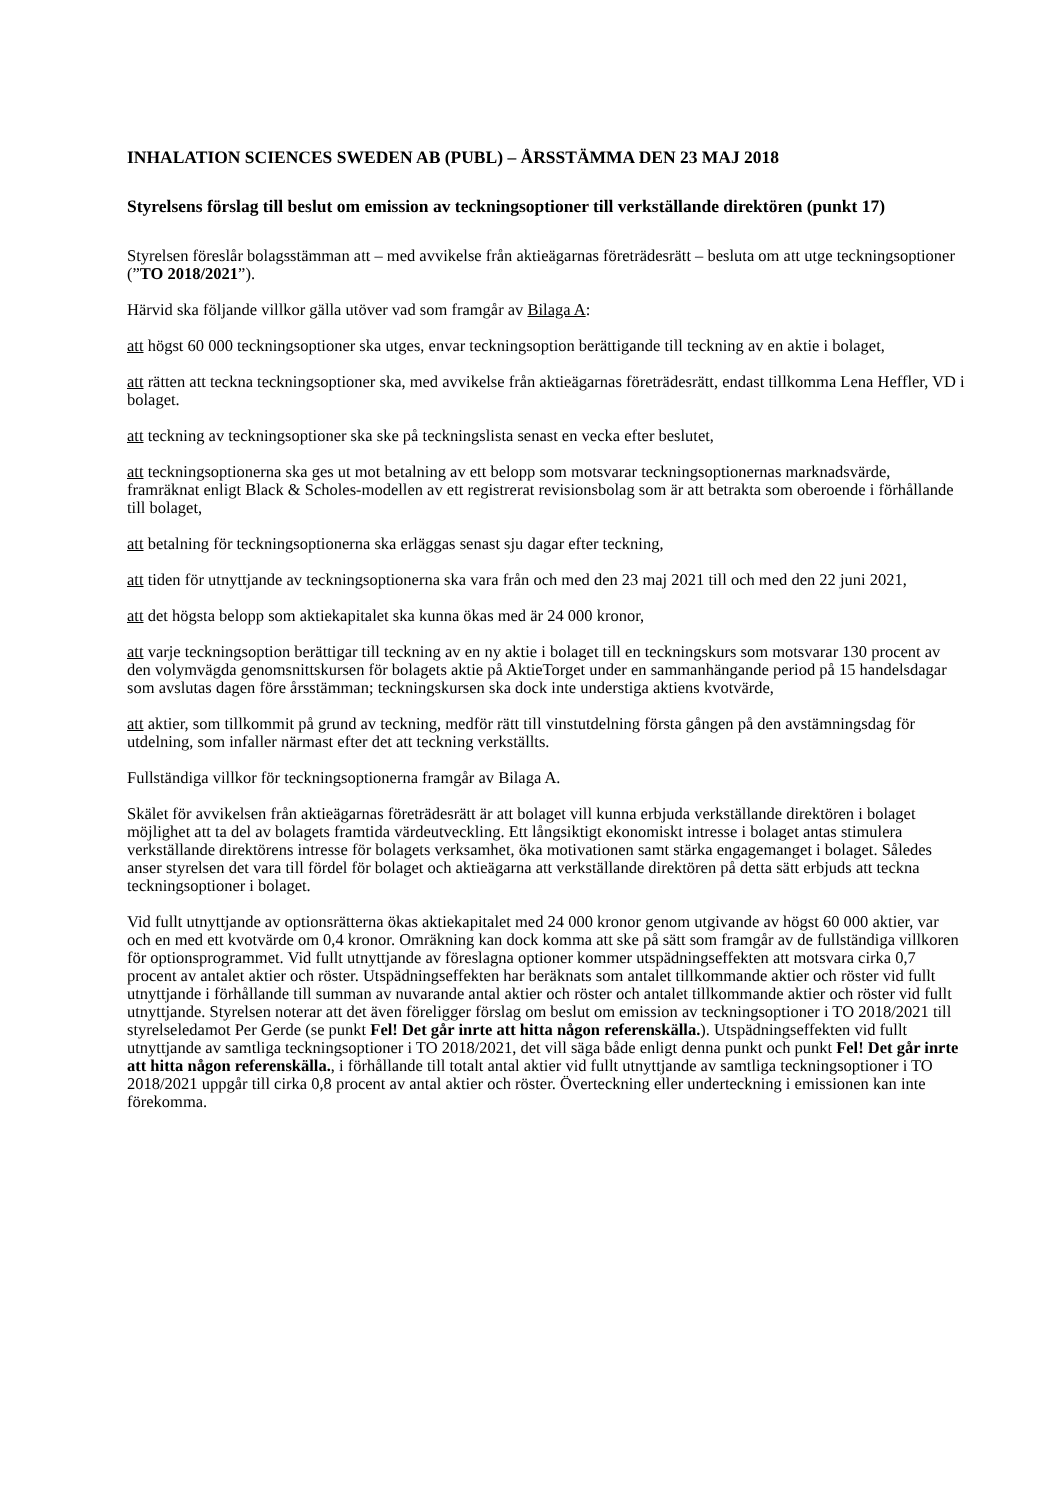INHALATION SCIENCES SWEDEN AB (PUBL) – ÅRSSTÄMMA DEN 23 MAJ 2018
Styrelsens förslag till beslut om emission av teckningsoptioner till verkställande direktören (punkt 17)
Styrelsen föreslår bolagsstämman att – med avvikelse från aktieägarnas företrädesrätt – besluta om att utge teckningsoptioner (”TO 2018/2021”).
Härvid ska följande villkor gälla utöver vad som framgår av Bilaga A:
att högst 60 000 teckningsoptioner ska utges, envar teckningsoption berättigande till teckning av en aktie i bolaget,
att rätten att teckna teckningsoptioner ska, med avvikelse från aktieägarnas företrädesrätt, endast tillkomma Lena Heffler, VD i bolaget.
att teckning av teckningsoptioner ska ske på teckningslista senast en vecka efter beslutet,
att teckningsoptionerna ska ges ut mot betalning av ett belopp som motsvarar teckningsoptionernas marknadsvärde, framräknat enligt Black & Scholes-modellen av ett registrerat revisionsbolag som är att betrakta som oberoende i förhållande till bolaget,
att betalning för teckningsoptionerna ska erläggas senast sju dagar efter teckning,
att tiden för utnyttjande av teckningsoptionerna ska vara från och med den 23 maj 2021 till och med den 22 juni 2021,
att det högsta belopp som aktiekapitalet ska kunna ökas med är 24 000 kronor,
att varje teckningsoption berättigar till teckning av en ny aktie i bolaget till en teckningskurs som motsvarar 130 procent av den volymvägda genomsnittskursen för bolagets aktie på AktieTorget under en sammanhängande period på 15 handelsdagar som avslutas dagen före årsstämman; teckningskursen ska dock inte understiga aktiens kvotvärde,
att aktier, som tillkommit på grund av teckning, medför rätt till vinstutdelning första gången på den avstämningsdag för utdelning, som infaller närmast efter det att teckning verkställts.
Fullständiga villkor för teckningsoptionerna framgår av Bilaga A.
Skälet för avvikelsen från aktieägarnas företrädesrätt är att bolaget vill kunna erbjuda verkställande direktören i bolaget möjlighet att ta del av bolagets framtida värdeutveckling. Ett långsiktigt ekonomiskt intresse i bolaget antas stimulera verkställande direktörens intresse för bolagets verksamhet, öka motivationen samt stärka engagemanget i bolaget. Således anser styrelsen det vara till fördel för bolaget och aktieägarna att verkställande direktören på detta sätt erbjuds att teckna teckningsoptioner i bolaget.
Vid fullt utnyttjande av optionsrätterna ökas aktiekapitalet med 24 000 kronor genom utgivande av högst 60 000 aktier, var och en med ett kvotvärde om 0,4 kronor. Omräkning kan dock komma att ske på sätt som framgår av de fullständiga villkoren för optionsprogrammet. Vid fullt utnyttjande av föreslagna optioner kommer utspädningseffekten att motsvara cirka 0,7 procent av antalet aktier och röster. Utspädningseffekten har beräknats som antalet tillkommande aktier och röster vid fullt utnyttjande i förhållande till summan av nuvarande antal aktier och röster och antalet tillkommande aktier och röster vid fullt utnyttjande. Styrelsen noterar att det även föreligger förslag om beslut om emission av teckningsoptioner i TO 2018/2021 till styrelseledamot Per Gerde (se punkt Fel! Det går inrte att hitta någon referenskälla.). Utspädningseffekten vid fullt utnyttjande av samtliga teckningsoptioner i TO 2018/2021, det vill säga både enligt denna punkt och punkt Fel! Det går inrte att hitta någon referenskälla., i förhållande till totalt antal aktier vid fullt utnyttjande av samtliga teckningsoptioner i TO 2018/2021 uppgår till cirka 0,8 procent av antal aktier och röster. Överteckning eller underteckning i emissionen kan inte förekomma.